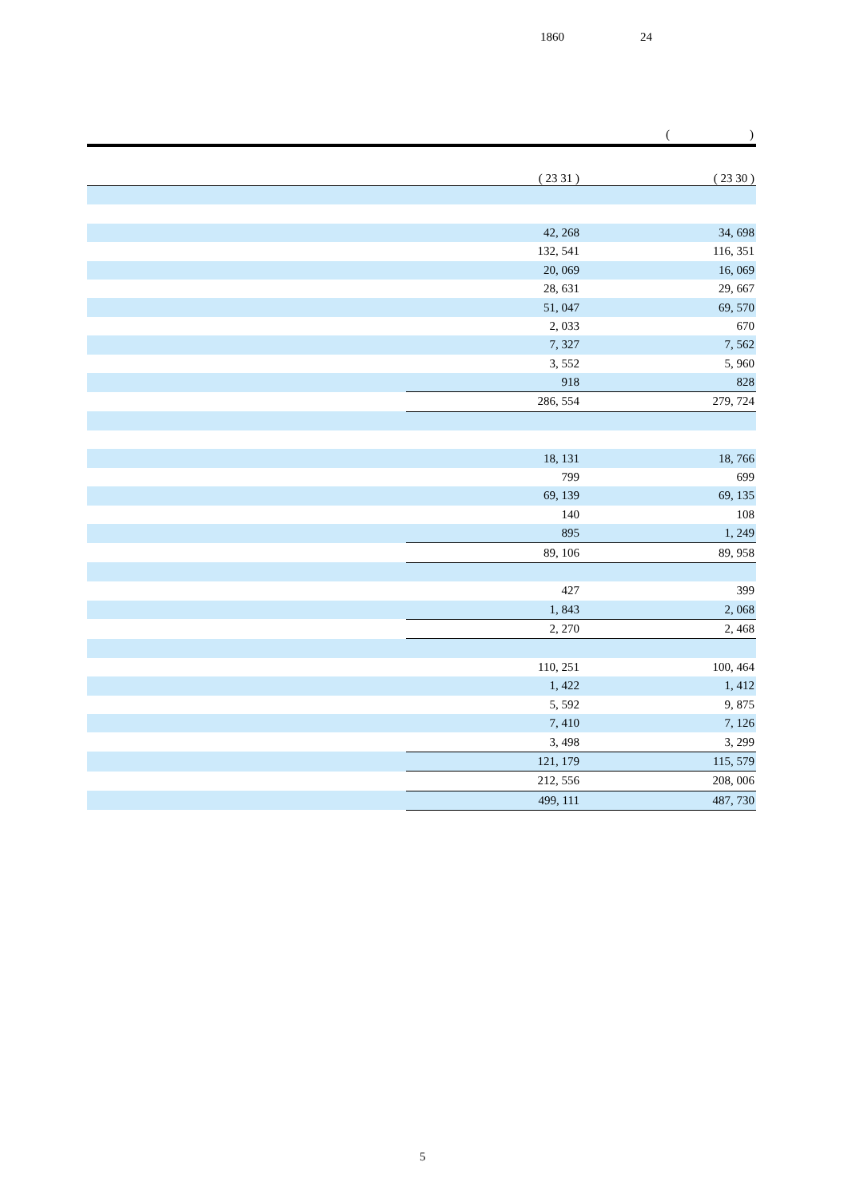1860 24
()
| | ( 23 31 ) | ( 23 30 ) |
| --- | --- | --- |
| | 42, 268 | 34, 698 |
| | 132, 541 | 116, 351 |
| | 20, 069 | 16, 069 |
| | 28, 631 | 29, 667 |
| | 51, 047 | 69, 570 |
| | 2, 033 | 670 |
| | 7, 327 | 7, 562 |
| | 3, 552 | 5, 960 |
| | 918 | 828 |
| | 286, 554 | 279, 724 |
| | 18, 131 | 18, 766 |
| | 799 | 699 |
| | 69, 139 | 69, 135 |
| | 140 | 108 |
| | 895 | 1, 249 |
| | 89, 106 | 89, 958 |
| | 427 | 399 |
| | 1, 843 | 2, 068 |
| | 2, 270 | 2, 468 |
| | 110, 251 | 100, 464 |
| | 1, 422 | 1, 412 |
| | 5, 592 | 9, 875 |
| | 7, 410 | 7, 126 |
| | 3, 498 | 3, 299 |
| | 121, 179 | 115, 579 |
| | 212, 556 | 208, 006 |
| | 499, 111 | 487, 730 |
5